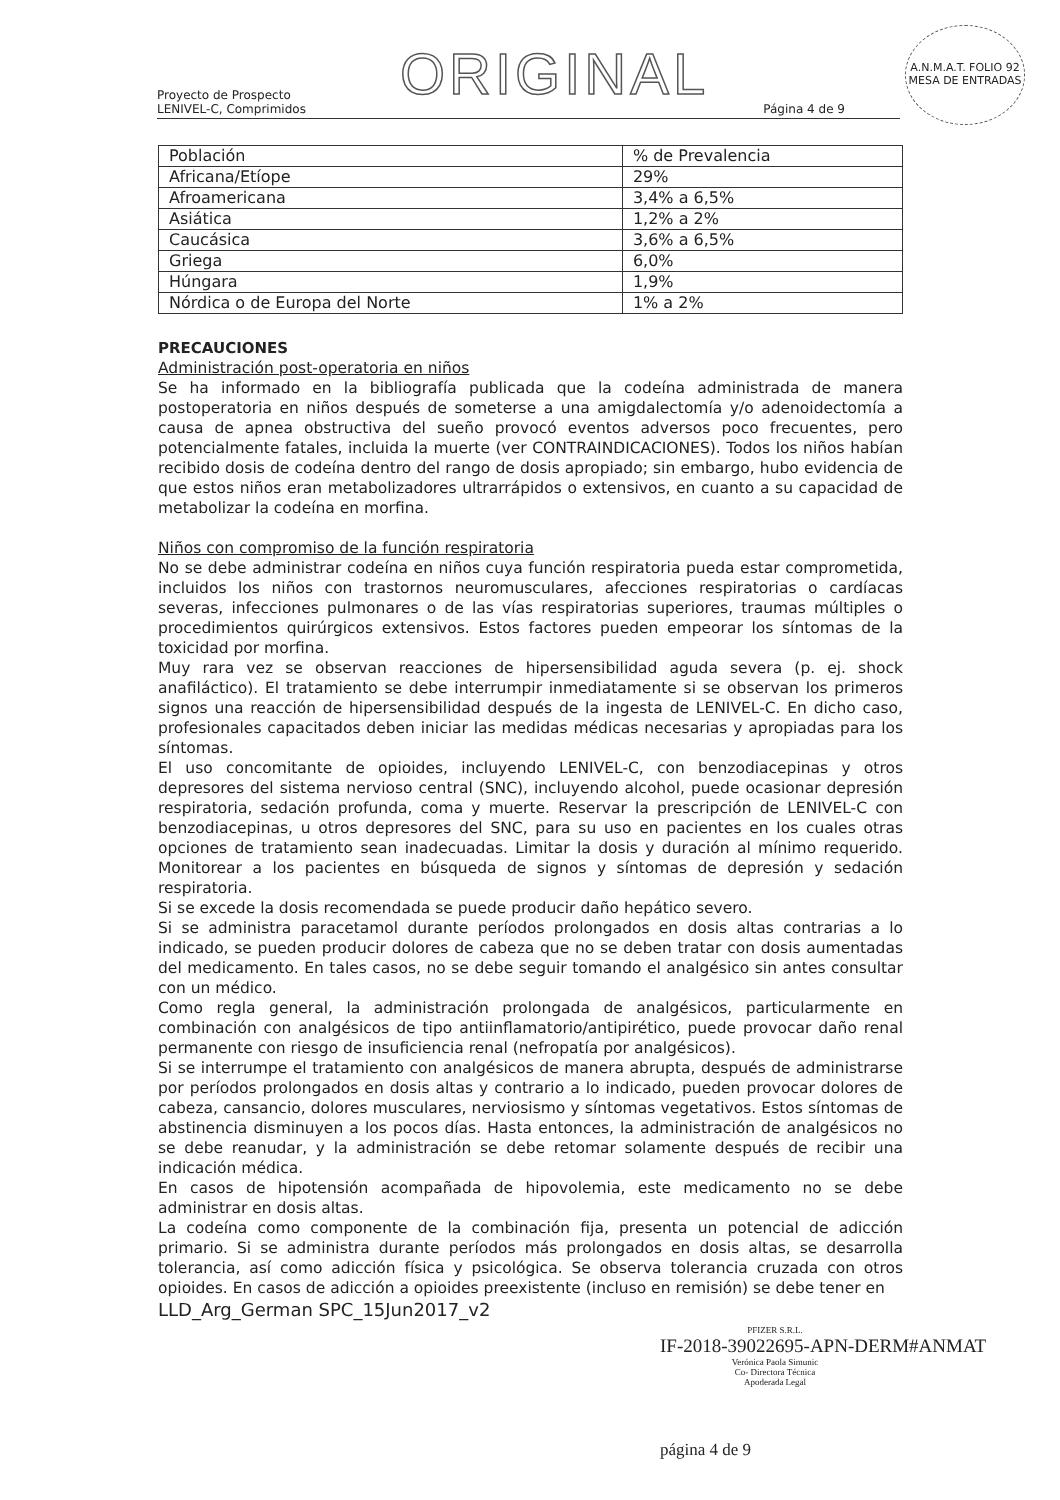ORIGINAL
A.N.M.A.T. FOLIO 92 MESA DE ENTRADAS
Proyecto de Prospecto
LENIVEL-C, Comprimidos
Página 4 de 9
| Población | % de Prevalencia |
| Africana/Etíope | 29% |
| Afroamericana | 3,4% a 6,5% |
| Asiática | 1,2% a 2% |
| Caucásica | 3,6% a 6,5% |
| Griega | 6,0% |
| Húngara | 1,9% |
| Nórdica o de Europa del Norte | 1% a 2% |
PRECAUCIONES
Administración post-operatoria en niños
Se ha informado en la bibliografía publicada que la codeína administrada de manera postoperatoria en niños después de someterse a una amigdalectomía y/o adenoidectomía a causa de apnea obstructiva del sueño provocó eventos adversos poco frecuentes, pero potencialmente fatales, incluida la muerte (ver CONTRAINDICACIONES). Todos los niños habían recibido dosis de codeína dentro del rango de dosis apropiado; sin embargo, hubo evidencia de que estos niños eran metabolizadores ultrarrápidos o extensivos, en cuanto a su capacidad de metabolizar la codeína en morfina.
Niños con compromiso de la función respiratoria
No se debe administrar codeína en niños cuya función respiratoria pueda estar comprometida, incluidos los niños con trastornos neuromusculares, afecciones respiratorias o cardíacas severas, infecciones pulmonares o de las vías respiratorias superiores, traumas múltiples o procedimientos quirúrgicos extensivos. Estos factores pueden empeorar los síntomas de la toxicidad por morfina.
Muy rara vez se observan reacciones de hipersensibilidad aguda severa (p. ej. shock anafiláctico). El tratamiento se debe interrumpir inmediatamente si se observan los primeros signos una reacción de hipersensibilidad después de la ingesta de LENIVEL-C. En dicho caso, profesionales capacitados deben iniciar las medidas médicas necesarias y apropiadas para los síntomas.
El uso concomitante de opioides, incluyendo LENIVEL-C, con benzodiacepinas y otros depresores del sistema nervioso central (SNC), incluyendo alcohol, puede ocasionar depresión respiratoria, sedación profunda, coma y muerte. Reservar la prescripción de LENIVEL-C con benzodiacepinas, u otros depresores del SNC, para su uso en pacientes en los cuales otras opciones de tratamiento sean inadecuadas. Limitar la dosis y duración al mínimo requerido. Monitorear a los pacientes en búsqueda de signos y síntomas de depresión y sedación respiratoria.
Si se excede la dosis recomendada se puede producir daño hepático severo.
Si se administra paracetamol durante períodos prolongados en dosis altas contrarias a lo indicado, se pueden producir dolores de cabeza que no se deben tratar con dosis aumentadas del medicamento. En tales casos, no se debe seguir tomando el analgésico sin antes consultar con un médico.
Como regla general, la administración prolongada de analgésicos, particularmente en combinación con analgésicos de tipo antiinflamatorio/antipirético, puede provocar daño renal permanente con riesgo de insuficiencia renal (nefropatía por analgésicos).
Si se interrumpe el tratamiento con analgésicos de manera abrupta, después de administrarse por períodos prolongados en dosis altas y contrario a lo indicado, pueden provocar dolores de cabeza, cansancio, dolores musculares, nerviosismo y síntomas vegetativos. Estos síntomas de abstinencia disminuyen a los pocos días. Hasta entonces, la administración de analgésicos no se debe reanudar, y la administración se debe retomar solamente después de recibir una indicación médica.
En casos de hipotensión acompañada de hipovolemia, este medicamento no se debe administrar en dosis altas.
La codeína como componente de la combinación fija, presenta un potencial de adicción primario. Si se administra durante períodos más prolongados en dosis altas, se desarrolla tolerancia, así como adicción física y psicológica. Se observa tolerancia cruzada con otros opioides. En casos de adicción a opioides preexistente (incluso en remisión) se debe tener en
LLD_Arg_German SPC_15Jun2017_v2
PFIZER S.R.L.
IF-2018-39022695-APN-DERM#ANMAT
Verónica Paola Simunic
Co- Directora Técnica
Apoderada Legal
página 4 de 9